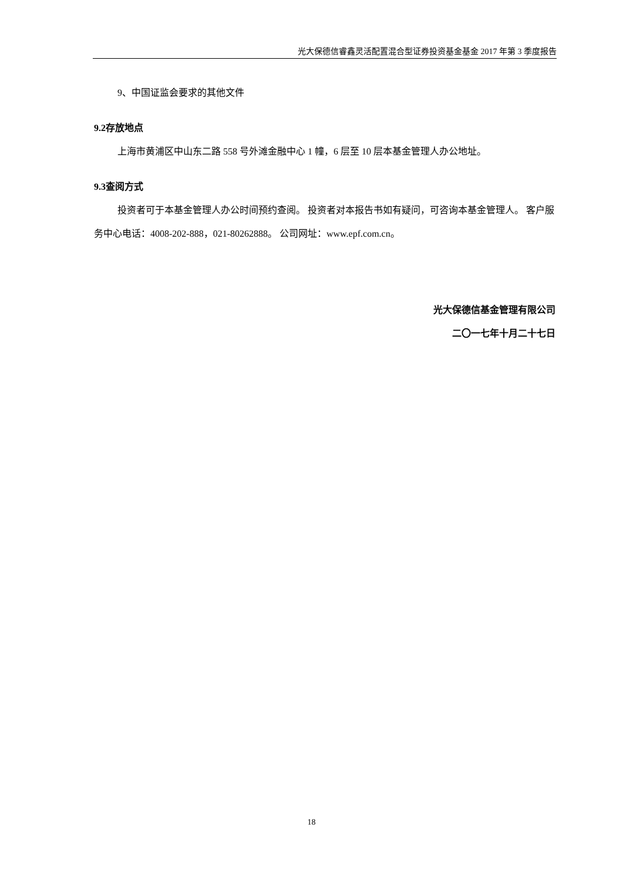光大保德信睿鑫灵活配置混合型证券投资基金基金 2017 年第 3 季度报告
9、中国证监会要求的其他文件
9.2存放地点
上海市黄浦区中山东二路 558 号外滩金融中心 1 幢，6 层至 10 层本基金管理人办公地址。
9.3查阅方式
投资者可于本基金管理人办公时间预约查阅。 投资者对本报告书如有疑问，可咨询本基金管理人。 客户服务中心电话：4008-202-888，021-80262888。 公司网址：www.epf.com.cn。
光大保德信基金管理有限公司
二〇一七年十月二十七日
18